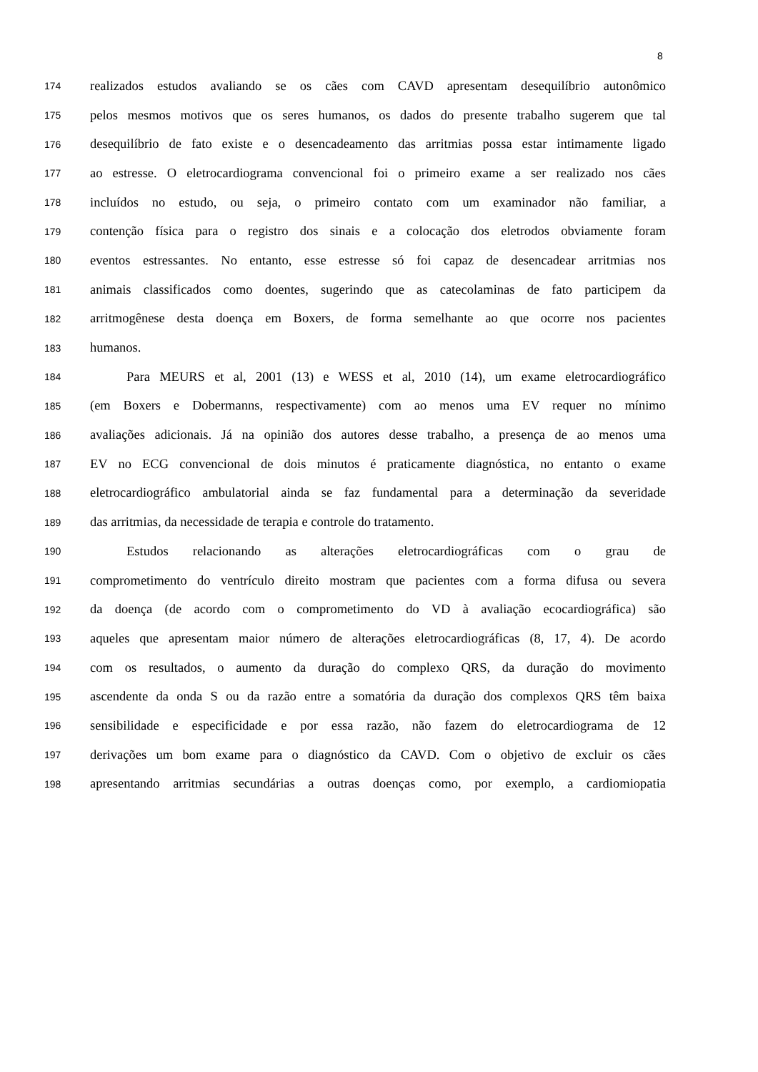8
174 realizados estudos avaliando se os cães com CAVD apresentam desequilíbrio autonômico
175 pelos mesmos motivos que os seres humanos, os dados do presente trabalho sugerem que tal
176 desequilíbrio de fato existe e o desencadeamento das arritmias possa estar intimamente ligado
177 ao estresse. O eletrocardiograma convencional foi o primeiro exame a ser realizado nos cães
178 incluídos no estudo, ou seja, o primeiro contato com um examinador não familiar, a
179 contenção física para o registro dos sinais e a colocação dos eletrodos obviamente foram
180 eventos estressantes. No entanto, esse estresse só foi capaz de desencadear arritmias nos
181 animais classificados como doentes, sugerindo que as catecolaminas de fato participem da
182 arritmogênese desta doença em Boxers, de forma semelhante ao que ocorre nos pacientes
183 humanos.
184 Para MEURS et al, 2001 (13) e WESS et al, 2010 (14), um exame eletrocardiográfico
185 (em Boxers e Dobermanns, respectivamente) com ao menos uma EV requer no mínimo
186 avaliações adicionais. Já na opinião dos autores desse trabalho, a presença de ao menos uma
187 EV no ECG convencional de dois minutos é praticamente diagnóstica, no entanto o exame
188 eletrocardiográfico ambulatorial ainda se faz fundamental para a determinação da severidade
189 das arritmias, da necessidade de terapia e controle do tratamento.
190 Estudos relacionando as alterações eletrocardiográficas com o grau de
191 comprometimento do ventrículo direito mostram que pacientes com a forma difusa ou severa
192 da doença (de acordo com o comprometimento do VD à avaliação ecocardiográfica) são
193 aqueles que apresentam maior número de alterações eletrocardiográficas (8, 17, 4). De acordo
194 com os resultados, o aumento da duração do complexo QRS, da duração do movimento
195 ascendente da onda S ou da razão entre a somatória da duração dos complexos QRS têm baixa
196 sensibilidade e especificidade e por essa razão, não fazem do eletrocardiograma de 12
197 derivações um bom exame para o diagnóstico da CAVD. Com o objetivo de excluir os cães
198 apresentando arritmias secundárias a outras doenças como, por exemplo, a cardiomiopatia